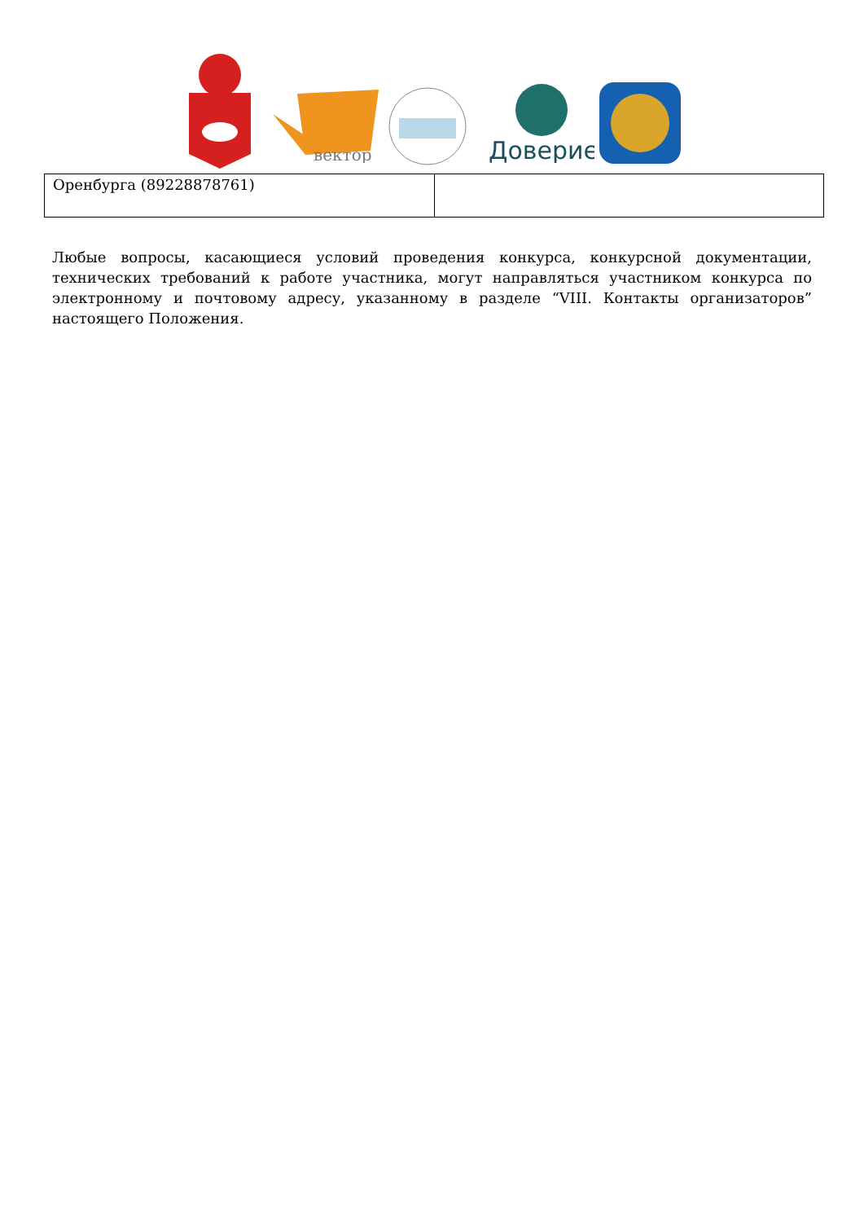вектор
Доверие
| Оренбурга (89228878761) | |
Любые вопросы, касающиеся условий проведения конкурса, конкурсной документации, технических требований к работе участника, могут направляться участником конкурса по электронному и почтовому адресу, указанному в разделе “VIII. Контакты организаторов” настоящего Положения.